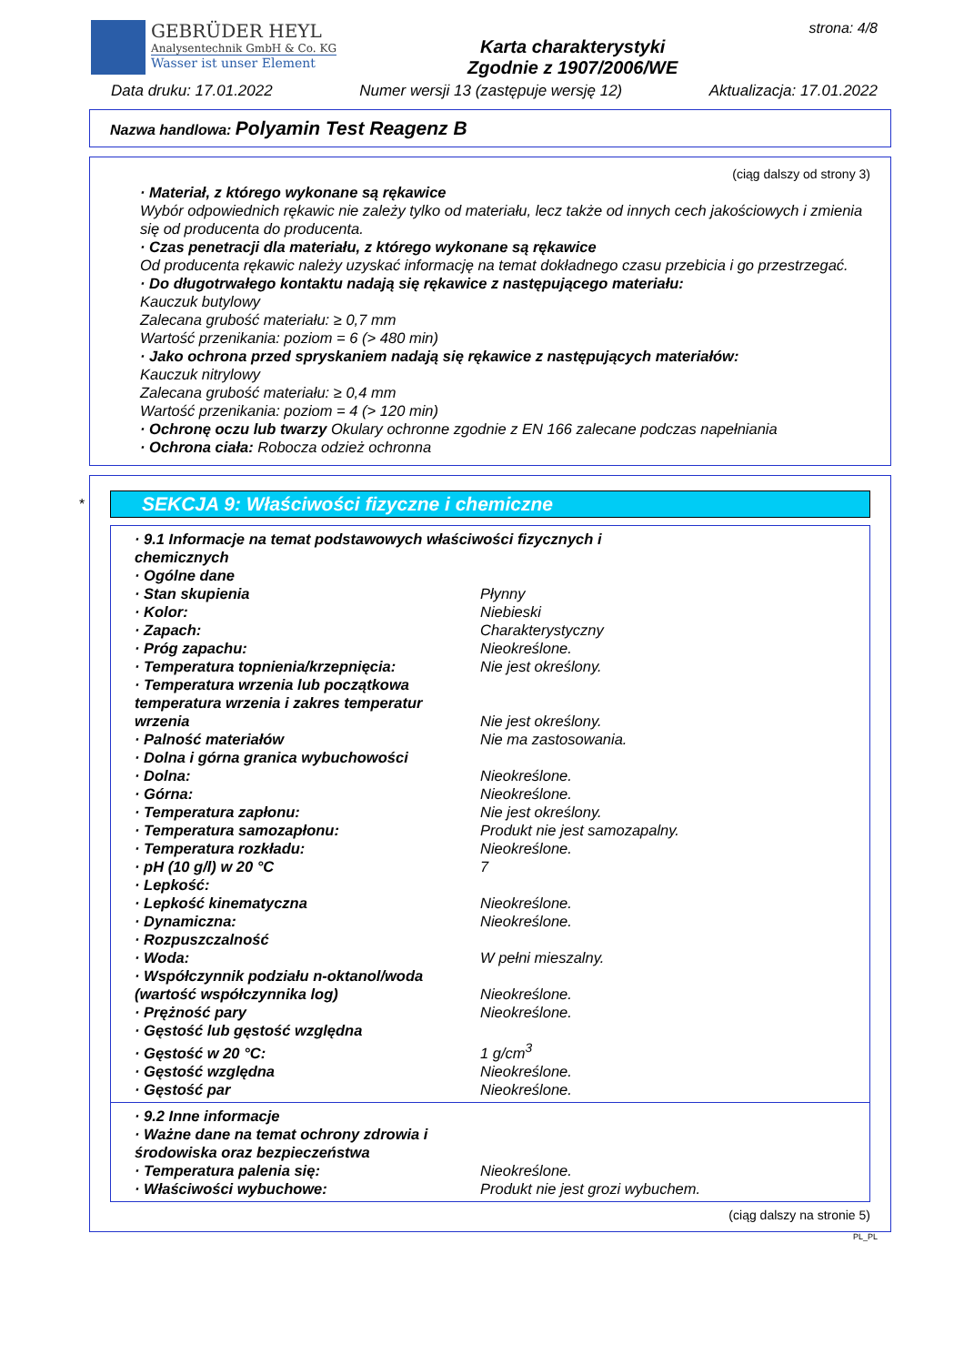GEBRÜDER HEYL
Analysentechnik GmbH & Co. KG
Wasser ist unser Element
Karta charakterystyki
Zgodnie z 1907/2006/WE
strona: 4/8
Data druku: 17.01.2022 Numer wersji 13 (zastępuje wersję 12) Aktualizacja: 17.01.2022
Nazwa handlowa: Polyamin Test Reagenz B
(ciąg dalszy od strony 3)
· Materiał, z którego wykonane są rękawice
Wybór odpowiednich rękawic nie zależy tylko od materiału, lecz także od innych cech jakościowych i zmienia się od producenta do producenta.
· Czas penetracji dla materiału, z którego wykonane są rękawice
Od producenta rękawic należy uzyskać informację na temat dokładnego czasu przebicia i go przestrzegać.
· Do długotrwałego kontaktu nadają się rękawice z następującego materiału:
Kauczuk butylowy
Zalecana grubość materiału: ≥ 0,7 mm
Wartość przenikania: poziom = 6 (> 480 min)
· Jako ochrona przed spryskaniem nadają się rękawice z następujących materiałów:
Kauczuk nitrylowy
Zalecana grubość materiału: ≥ 0,4 mm
Wartość przenikania: poziom = 4 (> 120 min)
· Ochronę oczu lub twarzy Okulary ochronne zgodnie z EN 166 zalecane podczas napełniania
· Ochrona ciała: Robocza odzież ochronna
*
SEKCJA 9: Właściwości fizyczne i chemiczne
| · 9.1 Informacje na temat podstawowych właściwości fizycznych i chemicznych | |
| · Ogólne dane | |
| · Stan skupienia | Płynny |
| · Kolor: | Niebieski |
| · Zapach: | Charakterystyczny |
| · Próg zapachu: | Nieokreślone. |
| · Temperatura topnienia/krzepnięcia: | Nie jest określony. |
| · Temperatura wrzenia lub początkowa temperatura wrzenia i zakres temperatur wrzenia | Nie jest określony. |
| · Palność materiałów | Nie ma zastosowania. |
| · Dolna i górna granica wybuchowości | |
| · Dolna: | Nieokreślone. |
| · Górna: | Nieokreślone. |
| · Temperatura zapłonu: | Nie jest określony. |
| · Temperatura samozapłonu: | Produkt nie jest samozapalny. |
| · Temperatura rozkładu: | Nieokreślone. |
| · pH (10 g/l) w 20 °C | 7 |
| · Lepkość: | |
| · Lepkość kinematyczna | Nieokreślone. |
| · Dynamiczna: | Nieokreślone. |
| · Rozpuszczalność | |
| · Woda: | W pełni mieszalny. |
| · Współczynnik podziału n-oktanol/woda (wartość współczynnika log) | Nieokreślone. |
| · Prężność pary | Nieokreślone. |
| · Gęstość lub gęstość względna | |
| · Gęstość w 20 °C: | 1 g/cm<sup>3</sup> |
| · Gęstość względna | Nieokreślone. |
| · Gęstość par | Nieokreślone. |
| · 9.2 Inne informacje | |
| · Ważne dane na temat ochrony zdrowia i środowiska oraz bezpieczeństwa | |
| · Temperatura palenia się: | Nieokreślone. |
| · Właściwości wybuchowe: | Produkt nie jest grozi wybuchem. |
(ciąg dalszy na stronie 5)
PL_PL